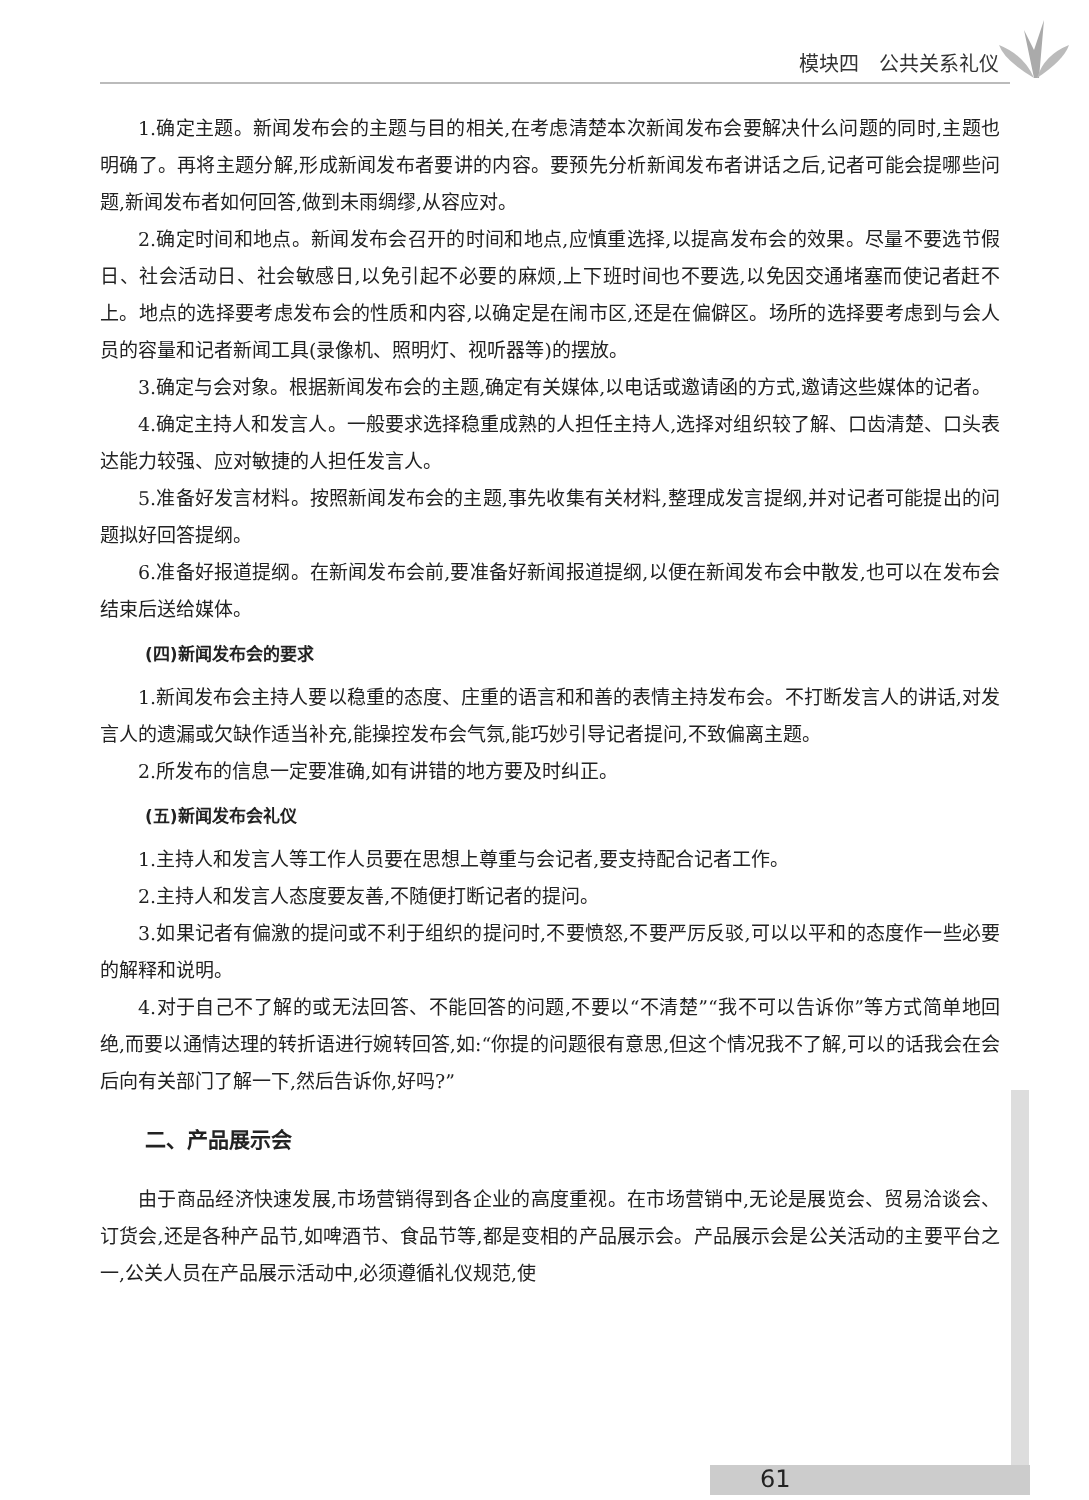模块四　公共关系礼仪
1.确定主题。新闻发布会的主题与目的相关,在考虑清楚本次新闻发布会要解决什么问题的同时,主题也明确了。再将主题分解,形成新闻发布者要讲的内容。要预先分析新闻发布者讲话之后,记者可能会提哪些问题,新闻发布者如何回答,做到未雨绸缪,从容应对。
2.确定时间和地点。新闻发布会召开的时间和地点,应慎重选择,以提高发布会的效果。尽量不要选节假日、社会活动日、社会敏感日,以免引起不必要的麻烦,上下班时间也不要选,以免因交通堵塞而使记者赶不上。地点的选择要考虑发布会的性质和内容,以确定是在闹市区,还是在偏僻区。场所的选择要考虑到与会人员的容量和记者新闻工具(录像机、照明灯、视听器等)的摆放。
3.确定与会对象。根据新闻发布会的主题,确定有关媒体,以电话或邀请函的方式,邀请这些媒体的记者。
4.确定主持人和发言人。一般要求选择稳重成熟的人担任主持人,选择对组织较了解、口齿清楚、口头表达能力较强、应对敏捷的人担任发言人。
5.准备好发言材料。按照新闻发布会的主题,事先收集有关材料,整理成发言提纲,并对记者可能提出的问题拟好回答提纲。
6.准备好报道提纲。在新闻发布会前,要准备好新闻报道提纲,以便在新闻发布会中散发,也可以在发布会结束后送给媒体。
(四)新闻发布会的要求
1.新闻发布会主持人要以稳重的态度、庄重的语言和和善的表情主持发布会。不打断发言人的讲话,对发言人的遗漏或欠缺作适当补充,能操控发布会气氛,能巧妙引导记者提问,不致偏离主题。
2.所发布的信息一定要准确,如有讲错的地方要及时纠正。
(五)新闻发布会礼仪
1.主持人和发言人等工作人员要在思想上尊重与会记者,要支持配合记者工作。
2.主持人和发言人态度要友善,不随便打断记者的提问。
3.如果记者有偏激的提问或不利于组织的提问时,不要愤怒,不要严厉反驳,可以以平和的态度作一些必要的解释和说明。
4.对于自己不了解的或无法回答、不能回答的问题,不要以“不清楚”“我不可以告诉你”等方式简单地回绝,而要以通情达理的转折语进行婉转回答,如:“你提的问题很有意思,但这个情况我不了解,可以的话我会在会后向有关部门了解一下,然后告诉你,好吗?”
二、产品展示会
由于商品经济快速发展,市场营销得到各企业的高度重视。在市场营销中,无论是展览会、贸易洽谈会、订货会,还是各种产品节,如啤酒节、食品节等,都是变相的产品展示会。产品展示会是公关活动的主要平台之一,公关人员在产品展示活动中,必须遵循礼仪规范,使
61